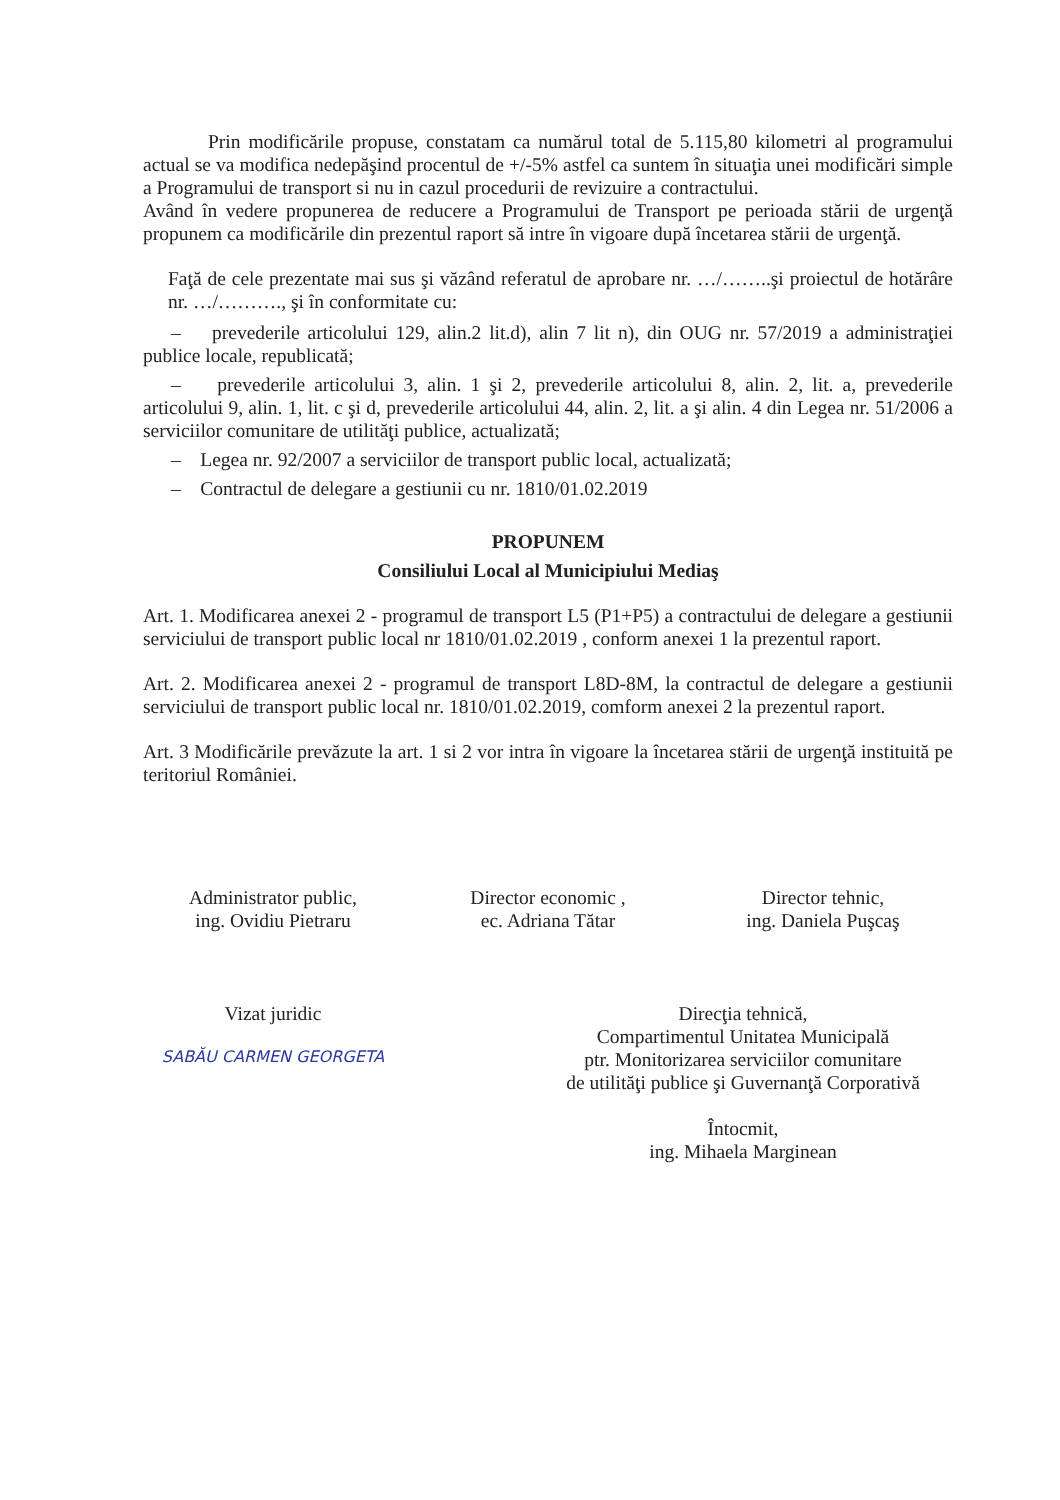Prin modificările propuse, constatam ca numărul total de 5.115,80 kilometri al programului actual se va modifica nedepăşind procentul de +/-5% astfel ca suntem în situaţia unei modificări simple a Programului de transport si nu in cazul procedurii de revizuire a contractului.
Având în vedere propunerea de reducere a Programului de Transport pe perioada stării de urgenţă propunem ca modificările din prezentul raport să intre în vigoare după încetarea stării de urgenţă.
Faţă de cele prezentate mai sus şi văzând referatul de aprobare nr. …/……..şi proiectul de hotărâre nr. …/………., şi în conformitate cu:
– prevederile articolului 129, alin.2 lit.d), alin 7 lit n), din OUG nr. 57/2019 a administraţiei publice locale, republicată;
– prevederile articolului 3, alin. 1 şi 2, prevederile articolului 8, alin. 2, lit. a, prevederile articolului 9, alin. 1, lit. c şi d, prevederile articolului 44, alin. 2, lit. a şi alin. 4 din Legea nr. 51/2006 a serviciilor comunitare de utilităţi publice, actualizată;
– Legea nr. 92/2007 a serviciilor de transport public local, actualizată;
– Contractul de delegare a gestiunii cu nr. 1810/01.02.2019
PROPUNEM
Consiliului Local al Municipiului Mediaş
Art. 1. Modificarea anexei 2 - programul de transport L5 (P1+P5) a contractului de delegare a gestiunii serviciului de transport public local nr 1810/01.02.2019 , conform anexei 1 la prezentul raport.
Art. 2. Modificarea anexei 2 - programul de transport L8D-8M, la contractul de delegare a gestiunii serviciului de transport public local nr. 1810/01.02.2019, comform anexei 2 la prezentul raport.
Art. 3 Modificările prevăzute la art. 1 si 2 vor intra în vigoare la încetarea stării de urgenţă instituită pe teritoriul României.
Administrator public,
ing. Ovidiu Pietraru
Director economic ,
ec. Adriana Tătar
Director tehnic,
ing. Daniela Puşcaş
Vizat juridic
SABĂU CARMEN GEORGETA
Direcţia tehnică,
Compartimentul Unitatea Municipală
ptr. Monitorizarea serviciilor comunitare
de utilităţi publice şi Guvernanţă Corporativă
Întocmit,
ing. Mihaela Marginean